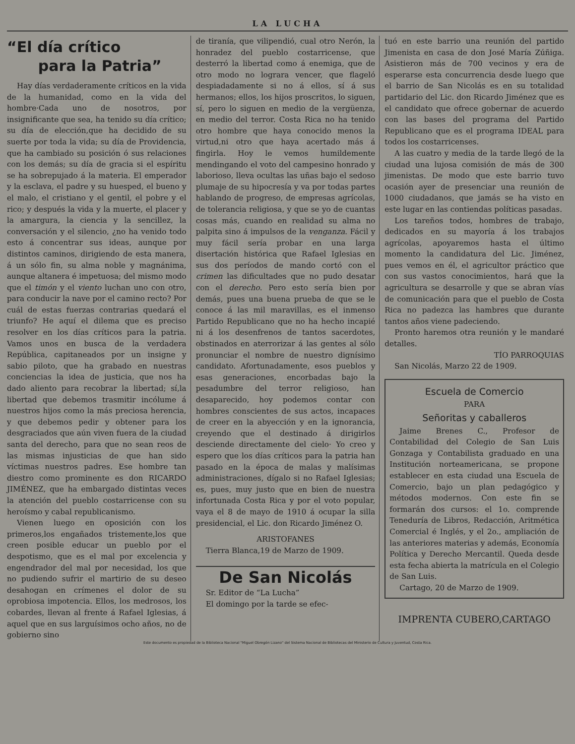LA LUCHA
“El día crítico
para la Patria”
Hay días verdaderamente críticos en la vida de la humanidad, como en la vida del hombre·Cada uno de nosotros, por insignificante que sea, ha tenido su día crítico; su día de elección,que ha decidido de su suerte por toda la vida; su día de Providencia, que ha cambiado su posición ó sus relaciones con los demás; su día de gracia si el espíritu se ha sobrepujado á la materia. El emperador y la esclava, el padre y su huesped, el bueno y el malo, el cristiano y el gentil, el pobre y el rico; y después la vida y la muerte, el placer y la amargura, la ciencia y la sencillez, la conversación y el silencio, ¿no ha venido todo esto á concentrar sus ideas, aunque por distintos caminos, dirigiendo de esta manera, á un sólo fin, su alma noble y magnánima, aunque altanera é impetuosa; del mismo modo que el timón y el viento luchan uno con otro, para conducir la nave por el camino recto? Por cuál de estas fuerzas contrarias quedará el triunfo? He aquí el dilema que es preciso resolver en los días críticos para la patria. Vamos unos en busca de la verdadera República, capitaneados por un insigne y sabio piloto, que ha grabado en nuestras conciencias la idea de justicia, que nos ha dado aliento para recobrar la libertad; sí,la libertad que debemos trasmitir incólume á nuestros hijos como la más preciosa herencia, y que debemos pedir y obtener para los desgraciados que aún viven fuera de la ciudad santa del derecho, para que no sean reos de las mismas injusticias de que han sido víctimas nuestros padres. Ese hombre tan diestro como prominente es don RICARDO JIMÉNEZ, que ha embargado distintas veces la atención del pueblo costarricense con su heroísmo y cabal republicanismo.
Vienen luego en oposición con los primeros,los engañados tristemente,los que creen posible educar un pueblo por el despotismo, que es el mal por excelencia y engendrador del mal por necesidad, los que no pudiendo sufrir el martirio de su deseo desahogan en crímenes el dolor de su oprobiosa impotencia. Ellos, los medrosos, los cobardes, llevan al frente á Rafael Iglesias, á aquel que en sus larguísimos ocho años, no de gobierno sino
de tiranía, que vilipendió, cual otro Nerón, la honradez del pueblo costarricense, que desterró la libertad como á enemiga, que de otro modo no lograra vencer, que flageló despiadadamente si no á ellos, sí á sus hermanos; ellos, los hijos proscritos, lo siguen, sí, pero lo siguen en medio de la vergüenza, en medio del terror. Costa Rica no ha tenido otro hombre que haya conocido menos la virtud,ni otro que haya acertado más á fingirla. Hoy le vemos humildemente mendingando el voto del campesino honrado y laborioso, lleva ocultas las uñas bajo el sedoso plumaje de su hipocresía y va por todas partes hablando de progreso, de empresas agrícolas, de tolerancia religiosa, y que se yo de cuantas cosas más, cuando en realidad su alma no palpita sino á impulsos de la venganza. Fácil y muy fácil sería probar en una larga disertación histórica que Rafael Iglesias en sus dos períodos de mando cortó con el crimen las dificultades que no pudo desatar con el derecho. Pero esto sería bien por demás, pues una buena prueba de que se le conoce á las mil maravillas, es el inmenso Partido Republicano que no ha hecho incapié ni á los desenfrenos de tantos sacerdotes, obstinados en aterrorizar á las gentes al sólo pronunciar el nombre de nuestro dignísimo candidato. Afortunadamente, esos pueblos y esas generaciones, encorbadas bajo la pesadumbre del terror religioso, han desaparecido, hoy podemos contar con hombres conscientes de sus actos, incapaces de creer en la abyección y en la ignorancia, creyendo que el destinado á dirigirlos desciende directamente del cielo· Yo creo y espero que los días críticos para la patria han pasado en la época de malas y malísimas administraciones, dígalo si no Rafael Iglesias; es, pues, muy justo que en bien de nuestra infortunada Costa Rica y por el voto popular, vaya el 8 de mayo de 1910 á ocupar la silla presidencial, el Lic. don Ricardo Jiménez O.
ARISTOFANES
Tierra Blanca,19 de Marzo de 1909.
De San Nicolás
Sr. Editor de “La Lucha”
El domingo por la tarde se efec-
tuó en este barrio una reunión del partido Jimenista en casa de don José María Zúñiga. Asistieron más de 700 vecinos y era de esperarse esta concurrencia desde luego que el barrio de San Nicolás es en su totalidad partidario del Lic. don Ricardo Jiménez que es el candidato que ofrece gobernar de acuerdo con las bases del programa del Partido Republicano que es el programa IDEAL para todos los costarricenses.
A las cuatro y media de la tarde llegó de la ciudad una lujosa comisión de más de 300 jimenistas. De modo que este barrio tuvo ocasión ayer de presenciar una reunión de 1000 ciudadanos, que jamás se ha visto en este lugar en las contiendas políticas pasadas.
Los tareños todos, hombres de trabajo, dedicados en su mayoría á los trabajos agrícolas, apoyaremos hasta el último momento la candidatura del Lic. Jiménez, pues vemos en él, el agricultor práctico que con sus vastos conocimientos, hará que la agricultura se desarrolle y que se abran vías de comunicación para que el pueblo de Costa Rica no padezca las hambres que durante tantos años viene padeciendo.
Pronto haremos otra reunión y le mandaré detalles.
TÍO PARROQUIAS
San Nicolás, Marzo 22 de 1909.
Escuela de Comercio
PARA
Señoritas y caballeros
Jaime Brenes C., Profesor de Contabilidad del Colegio de San Luis Gonzaga y Contabilista graduado en una Institución norteamericana, se propone establecer en esta ciudad una Escuela de Comercio, bajo un plan pedagógico y métodos modernos. Con este fin se formarán dos cursos: el 1o. comprende Teneduría de Libros, Redacción, Aritmética Comercial é Inglés, y el 2o., ampliación de las anteriores materias y además, Economía Política y Derecho Mercantil. Queda desde esta fecha abierta la matrícula en el Colegio de San Luis.
Cartago, 20 de Marzo de 1909.
IMPRENTA CUBERO,CARTAGO
Este documento es propiedad de la Biblioteca Nacional "Miguel Obregón Lizano" del Sistema Nacional de Bibliotecas del Ministerio de Cultura y Juventud, Costa Rica.